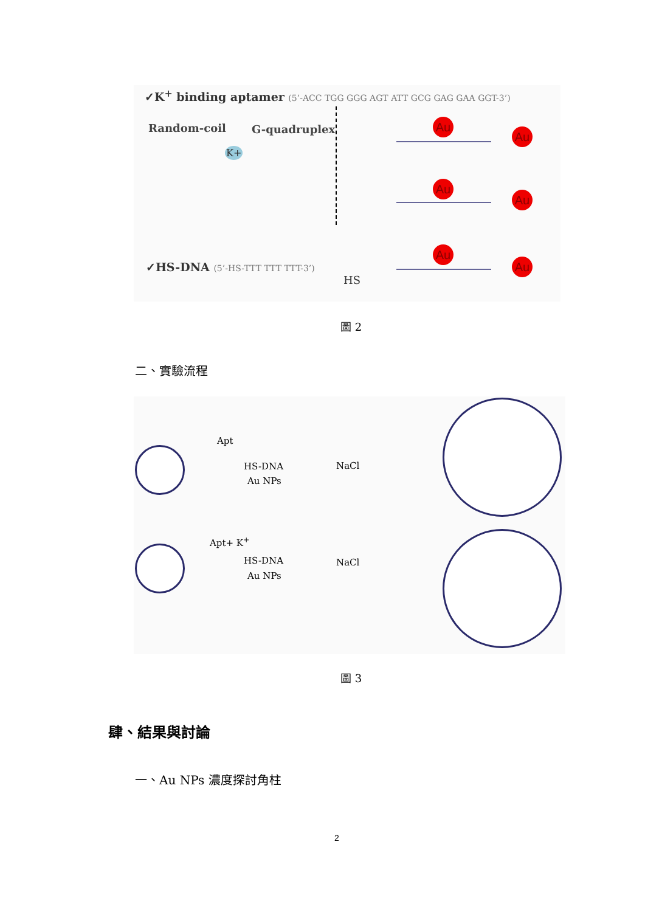✓K<sup>+</sup> binding aptamer (5’-ACC TGG GGG AGT ATT GCG GAG GAA GGT-3’)
Random-coil G-quadruplex
K+
Au
Au
Au
Au
Au
Au
✓HS-DNA (5’-HS-TTT TTT TTT-3’)
HS
圖 2
二、實驗流程
Apt
HS-DNA
Au NPs
NaCl
Apt+ K<sup>+</sup>
HS-DNA
Au NPs
NaCl
圖 3
肆、結果與討論
一、Au NPs 濃度探討角柱
2